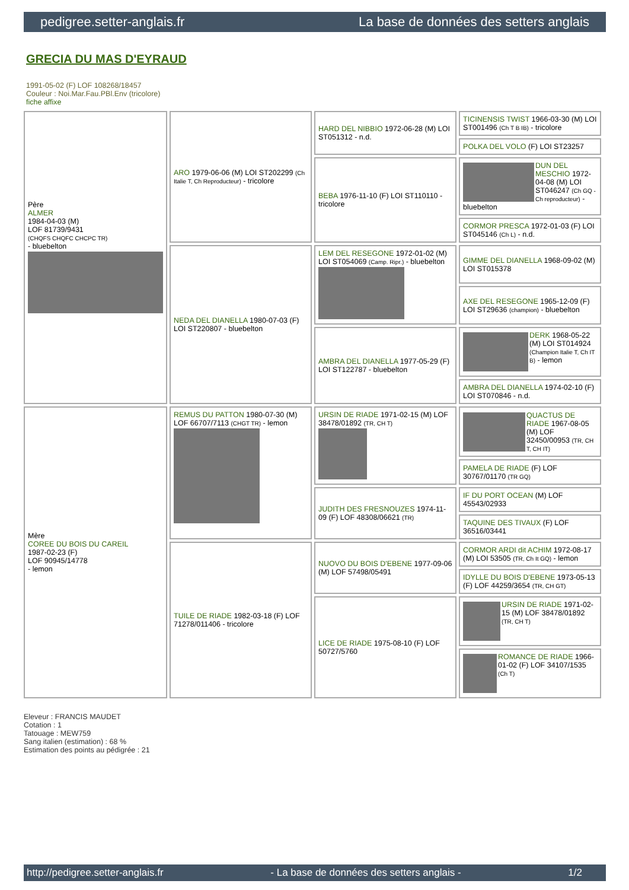pedigree.setter-anglais.fr La base de données des setters anglais
GRECIA DU MAS D'EYRAUD
1991-05-02 (F) LOF 108268/18457
Couleur : Noi.Mar.Fau.PBl.Env (tricolore)
fiche affixe
| Père ALMER 1984-04-03 (M) LOF 81739/9431 (CHQFS CHQFC CHCPC TR) - bluebelton | ARO 1979-06-06 (M) LOI ST202299 (Ch Italie T, Ch Reproducteur) - tricolore | HARD DEL NIBBIO 1972-06-28 (M) LOI ST051312 - n.d. | TICINENSIS TWIST 1966-03-30 (M) LOI ST001496 (Ch T B IB) - tricolore |
| | | | POLKA DEL VOLO (F) LOI ST23257 |
| | | BEBA 1976-11-10 (F) LOI ST110110 - tricolore | DUN DEL MESCHIO 1972-04-08 (M) LOI ST046247 (Ch GQ - Ch reproducteur) - bluebelton |
| | | | CORMOR PRESCA 1972-01-03 (F) LOI ST045146 (Ch L) - n.d. |
| | NEDA DEL DIANELLA 1980-07-03 (F) LOI ST220807 - bluebelton | LEM DEL RESEGONE 1972-01-02 (M) LOI ST054069 (Camp. Ripr.) - bluebelton | GIMME DEL DIANELLA 1968-09-02 (M) LOI ST015378 |
| | | | AXE DEL RESEGONE 1965-12-09 (F) LOI ST29636 (champion) - bluebelton |
| | | AMBRA DEL DIANELLA 1977-05-29 (F) LOI ST122787 - bluebelton | DERK 1968-05-22 (M) LOI ST014924 (Champion Italie T, Ch IT B) - lemon |
| | | | AMBRA DEL DIANELLA 1974-02-10 (F) LOI ST070846 - n.d. |
| Mère COREE DU BOIS DU CAREIL 1987-02-23 (F) LOF 90945/14778 - lemon | REMUS DU PATTON 1980-07-30 (M) LOF 66707/7113 (CHGT TR) - lemon | URSIN DE RIADE 1971-02-15 (M) LOF 38478/01892 (TR, CH T) | QUACTUS DE RIADE 1967-08-05 (M) LOF 32450/00953 (TR, CH T, CH IT) |
| | | | PAMELA DE RIADE (F) LOF 30767/01170 (TR GQ) |
| | | JUDITH DES FRESNOUZES 1974-11-09 (F) LOF 48308/06621 (TR) | IF DU PORT OCEAN (M) LOF 45543/02933 |
| | | | TAQUINE DES TIVAUX (F) LOF 36516/03441 |
| | TUILE DE RIADE 1982-03-18 (F) LOF 71278/011406 - tricolore | NUOVO DU BOIS D'EBENE 1977-09-06 (M) LOF 57498/05491 | CORMOR ARDI dit ACHIM 1972-08-17 (M) LOI 53505 (TR, Ch It GQ) - lemon |
| | | | IDYLLE DU BOIS D'EBENE 1973-05-13 (F) LOF 44259/3654 (TR, CH GT) |
| | | LICE DE RIADE 1975-08-10 (F) LOF 50727/5760 | URSIN DE RIADE 1971-02-15 (M) LOF 38478/01892 (TR, CH T) |
| | | | ROMANCE DE RIADE 1966-01-02 (F) LOF 34107/1535 (Ch T) |
Eleveur : FRANCIS MAUDET
Cotation : 1
Tatouage : MEW759
Sang italien (estimation) : 68 %
Estimation des points au pédigrée : 21
http://pedigree.setter-anglais.fr - La base de données des setters anglais - 1/2